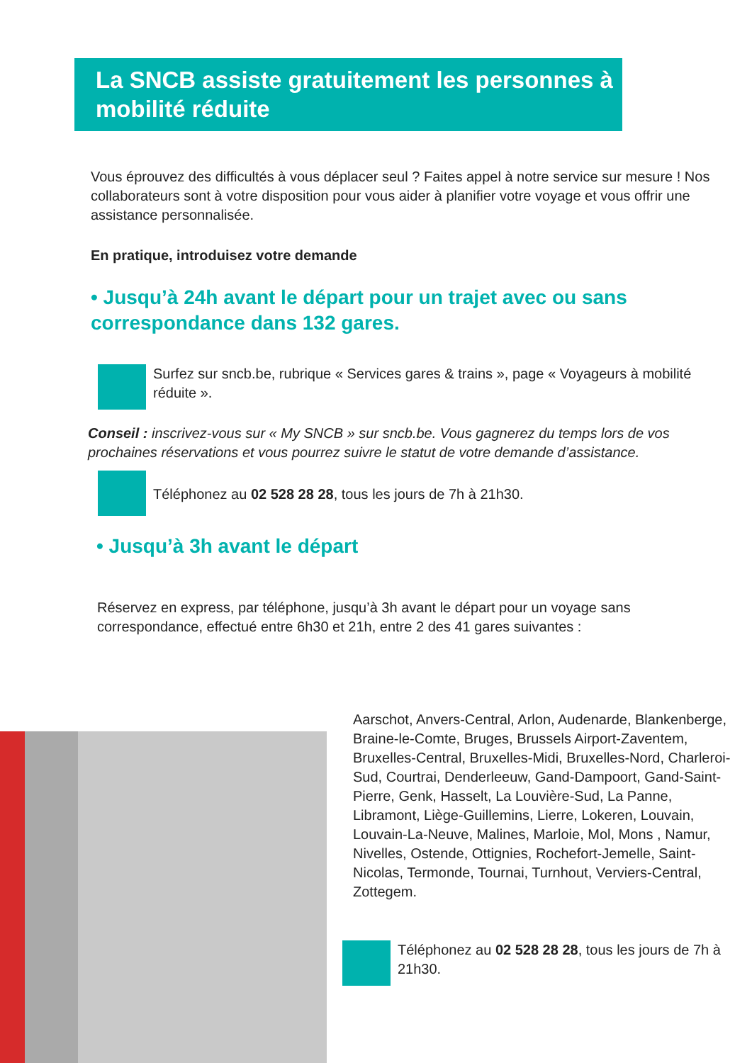La SNCB assiste gratuitement les personnes à mobilité réduite
Vous éprouvez des difficultés à vous déplacer seul ? Faites appel à notre service sur mesure ! Nos collaborateurs sont à votre disposition pour vous aider à planifier votre voyage et vous offrir une assistance personnalisée.
En pratique, introduisez votre demande
• Jusqu’à 24h avant le départ pour un trajet avec ou sans correspondance dans 132 gares.
Surfez sur sncb.be, rubrique « Services gares & trains », page « Voyageurs à mobilité réduite ».
Conseil : inscrivez-vous sur « My SNCB » sur sncb.be. Vous gagnerez du temps lors de vos prochaines réservations et vous pourrez suivre le statut de votre demande d’assistance.
Téléphonez au 02 528 28 28, tous les jours de 7h à 21h30.
• Jusqu’à 3h avant le départ
Réservez en express, par téléphone, jusqu’à 3h avant le départ pour un voyage sans correspondance, effectué entre 6h30 et 21h, entre 2 des 41 gares suivantes :
Aarschot, Anvers-Central, Arlon, Audenarde, Blankenberge, Braine-le-Comte, Bruges, Brussels Airport-Zaventem, Bruxelles-Central, Bruxelles-Midi, Bruxelles-Nord, Charleroi-Sud, Courtrai, Denderleeuw, Gand-Dampoort, Gand-Saint-Pierre, Genk, Hasselt, La Louvière-Sud, La Panne, Libramont, Liège-Guillemins, Lierre, Lokeren, Louvain, Louvain-La-Neuve, Malines, Marloie, Mol, Mons , Namur, Nivelles, Ostende, Ottignies, Rochefort-Jemelle, Saint-Nicolas, Termonde, Tournai, Turnhout, Verviers-Central, Zottegem.
Téléphonez au 02 528 28 28, tous les jours de 7h à 21h30.